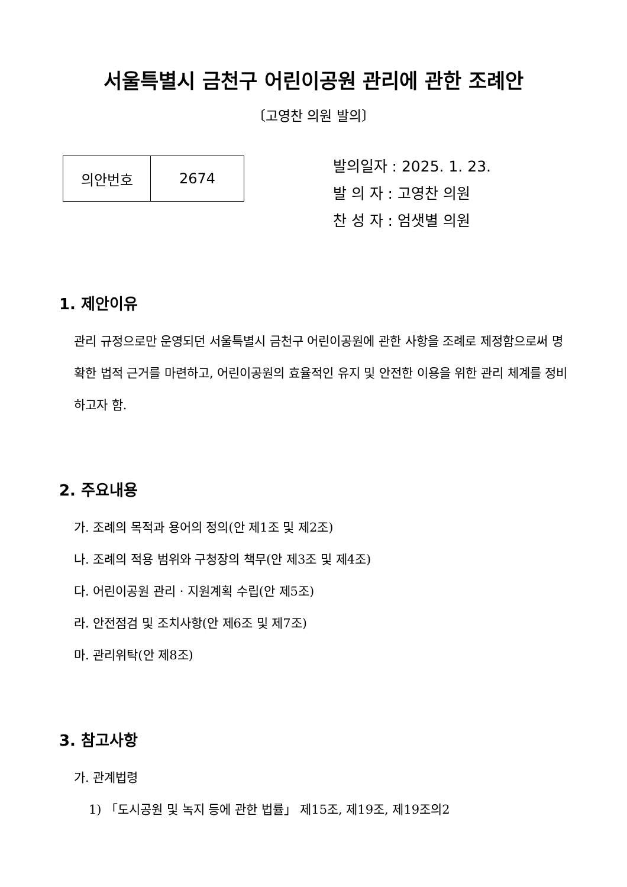서울특별시 금천구 어린이공원 관리에 관한 조례안
〔고영찬 의원 발의〕
| 의안번호 | 2674 |
발의일자 : 2025. 1. 23.
발 의 자 : 고영찬 의원
찬 성 자 : 엄샛별 의원
1. 제안이유
관리 규정으로만 운영되던 서울특별시 금천구 어린이공원에 관한 사항을 조례로 제정함으로써 명확한 법적 근거를 마련하고, 어린이공원의 효율적인 유지 및 안전한 이용을 위한 관리 체계를 정비하고자 함.
2. 주요내용
가. 조례의 목적과 용어의 정의(안 제1조 및 제2조)
나. 조례의 적용 범위와 구청장의 책무(안 제3조 및 제4조)
다. 어린이공원 관리 · 지원계획 수립(안 제5조)
라. 안전점검 및 조치사항(안 제6조 및 제7조)
마. 관리위탁(안 제8조)
3. 참고사항
가. 관계법령
1) 「도시공원 및 녹지 등에 관한 법률」 제15조, 제19조, 제19조의2